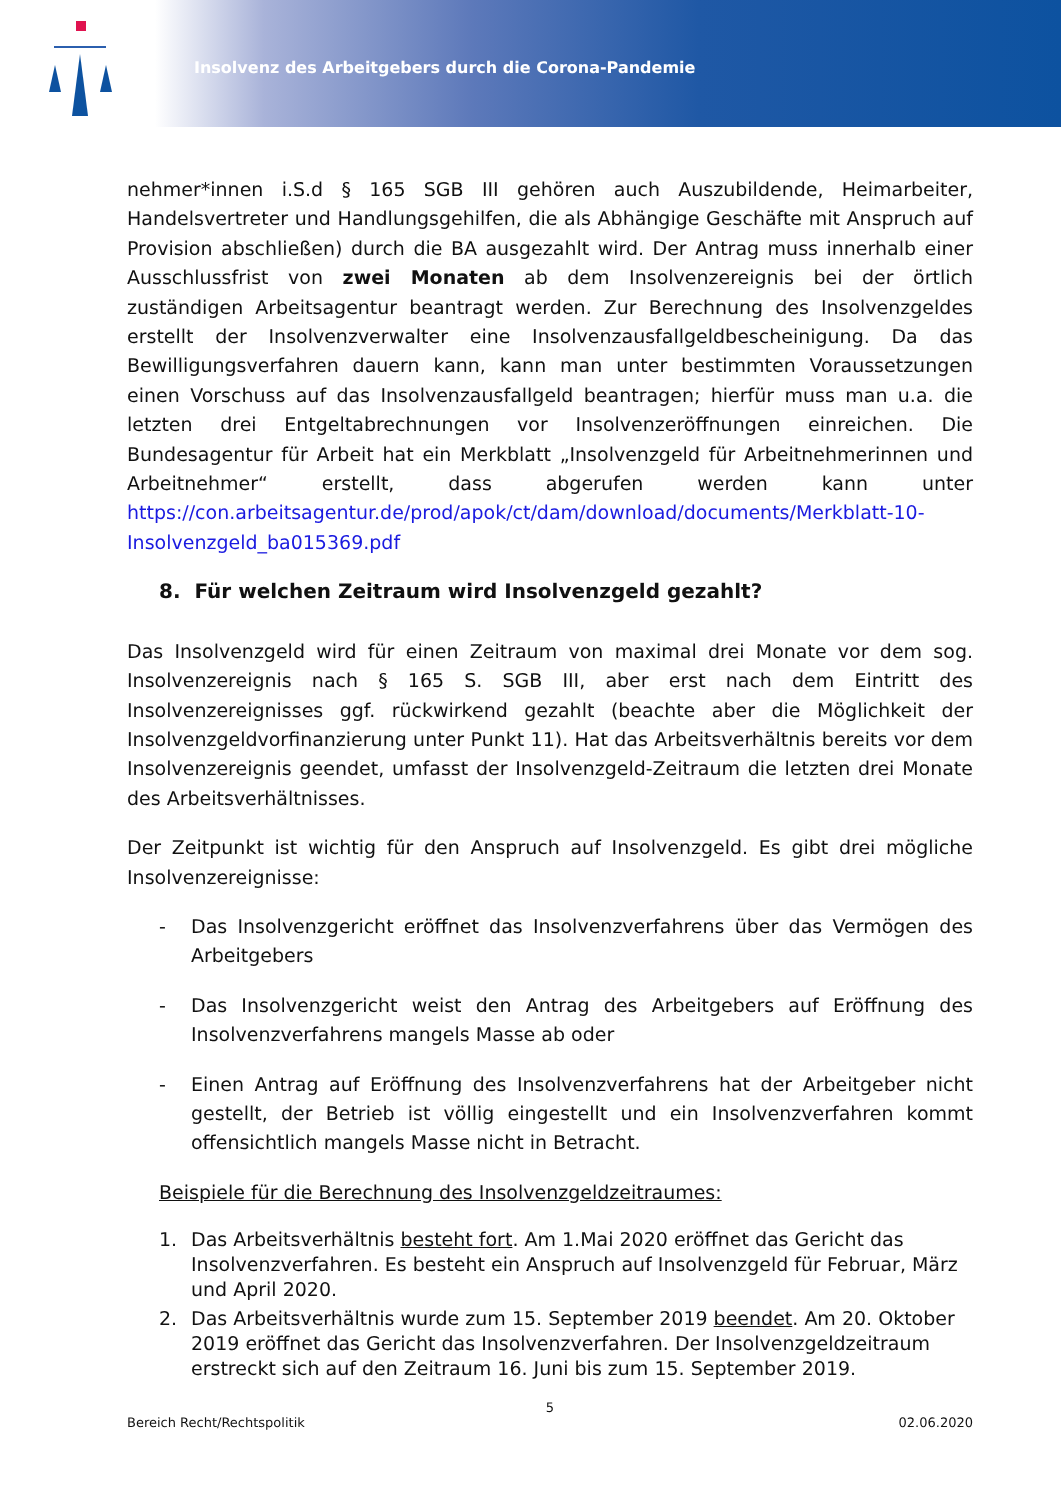Insolvenz des Arbeitgebers durch die Corona-Pandemie
nehmer*innen i.S.d § 165 SGB III gehören auch Auszubildende, Heimarbeiter, Handelsvertreter und Handlungsgehilfen, die als Abhängige Geschäfte mit Anspruch auf Provision abschließen) durch die BA ausgezahlt wird. Der Antrag muss innerhalb einer Ausschlussfrist von zwei Monaten ab dem Insolvenzereignis bei der örtlich zuständigen Arbeitsagentur beantragt werden. Zur Berechnung des Insolvenzgeldes erstellt der Insolvenzverwalter eine Insolvenzausfallgeldbescheinigung. Da das Bewilligungsverfahren dauern kann, kann man unter bestimmten Voraussetzungen einen Vorschuss auf das Insolvenzausfallgeld beantragen; hierfür muss man u.a. die letzten drei Entgeltabrechnungen vor Insolvenzeröffnungen einreichen. Die Bundesagentur für Arbeit hat ein Merkblatt „Insolvenzgeld für Arbeitnehmerinnen und Arbeitnehmer“ erstellt, dass abgerufen werden kann unter https://con.arbeitsagentur.de/prod/apok/ct/dam/download/documents/Merkblatt-10-Insolvenzgeld_ba015369.pdf
8. Für welchen Zeitraum wird Insolvenzgeld gezahlt?
Das Insolvenzgeld wird für einen Zeitraum von maximal drei Monate vor dem sog. Insolvenzereignis nach § 165 S. SGB III, aber erst nach dem Eintritt des Insolvenzereignisses ggf. rückwirkend gezahlt (beachte aber die Möglichkeit der Insolvenzgeldvorfinanzierung unter Punkt 11). Hat das Arbeitsverhältnis bereits vor dem Insolvenzereignis geendet, umfasst der Insolvenzgeld-Zeitraum die letzten drei Monate des Arbeitsverhältnisses.
Der Zeitpunkt ist wichtig für den Anspruch auf Insolvenzgeld. Es gibt drei mögliche Insolvenzereignisse:
- Das Insolvenzgericht eröffnet das Insolvenzverfahrens über das Vermögen des Arbeitgebers
- Das Insolvenzgericht weist den Antrag des Arbeitgebers auf Eröffnung des Insolvenzverfahrens mangels Masse ab oder
- Einen Antrag auf Eröffnung des Insolvenzverfahrens hat der Arbeitgeber nicht gestellt, der Betrieb ist völlig eingestellt und ein Insolvenzverfahren kommt offensichtlich mangels Masse nicht in Betracht.
Beispiele für die Berechnung des Insolvenzgeldzeitraumes:
1. Das Arbeitsverhältnis besteht fort. Am 1.Mai 2020 eröffnet das Gericht das Insolvenzverfahren. Es besteht ein Anspruch auf Insolvenzgeld für Februar, März und April 2020.
2. Das Arbeitsverhältnis wurde zum 15. September 2019 beendet. Am 20. Oktober 2019 eröffnet das Gericht das Insolvenzverfahren. Der Insolvenzgeldzeitraum erstreckt sich auf den Zeitraum 16. Juni bis zum 15. September 2019.
5
Bereich Recht/Rechtspolitik 02.06.2020